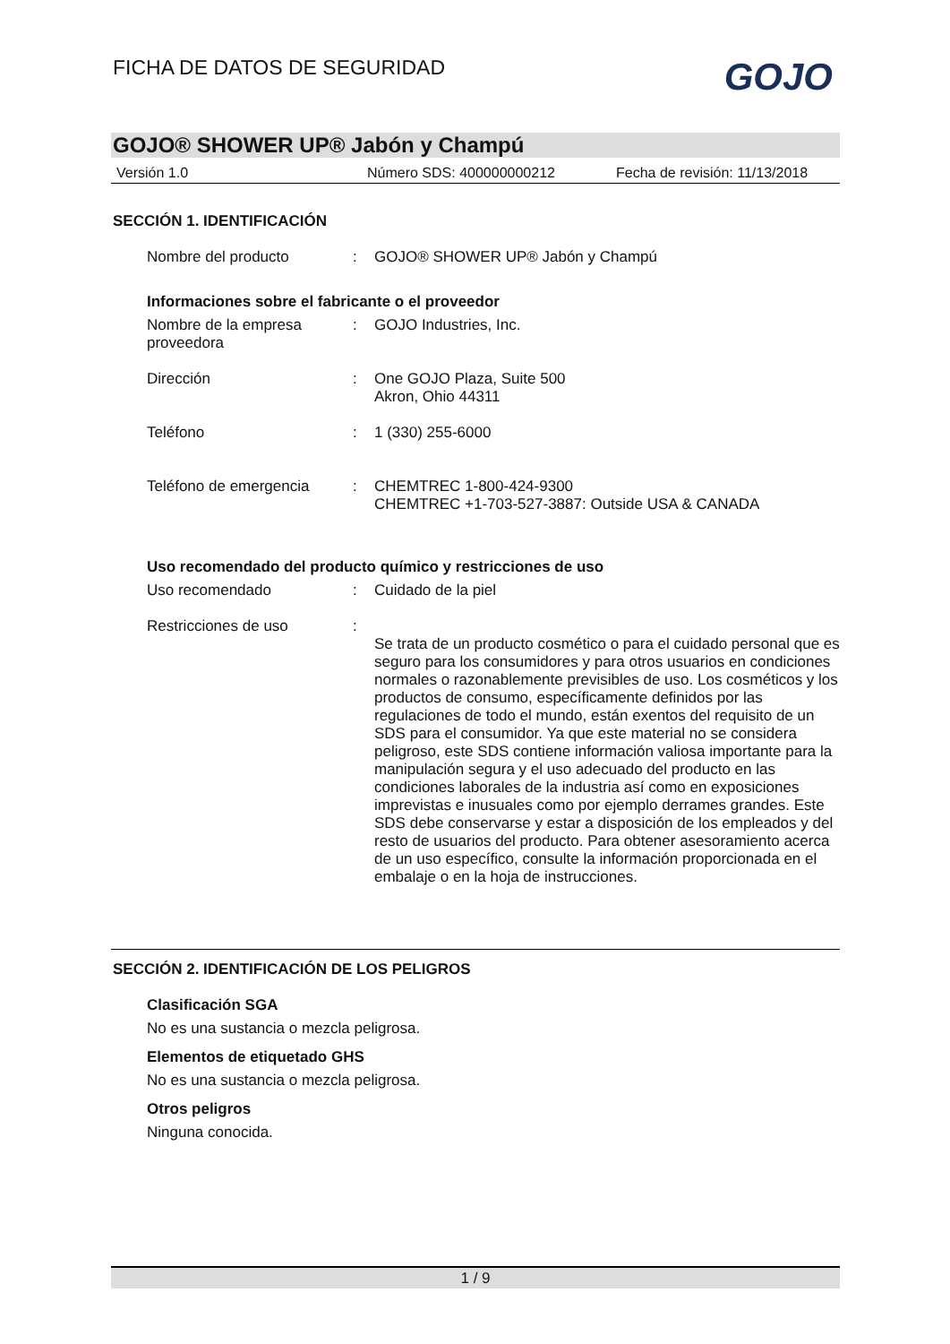FICHA DE DATOS DE SEGURIDAD GOJO
GOJO® SHOWER UP® Jabón y Champú
Versión 1.0 Número SDS: 400000000212 Fecha de revisión: 11/13/2018
SECCIÓN 1. IDENTIFICACIÓN
Nombre del producto : GOJO® SHOWER UP® Jabón y Champú
Informaciones sobre el fabricante o el proveedor
Nombre de la empresa proveedora
: GOJO Industries, Inc.
Dirección : One GOJO Plaza, Suite 500
Akron, Ohio 44311
Teléfono : 1 (330) 255-6000
Teléfono de emergencia : CHEMTREC 1-800-424-9300
CHEMTREC +1-703-527-3887: Outside USA & CANADA
Uso recomendado del producto químico y restricciones de uso
Uso recomendado : Cuidado de la piel
Restricciones de uso :
Se trata de un producto cosmético o para el cuidado personal que es seguro para los consumidores y para otros usuarios en condiciones normales o razonablemente previsibles de uso. Los cosméticos y los productos de consumo, específicamente definidos por las regulaciones de todo el mundo, están exentos del requisito de un SDS para el consumidor. Ya que este material no se considera peligroso, este SDS contiene información valiosa importante para la manipulación segura y el uso adecuado del producto en las condiciones laborales de la industria así como en exposiciones imprevistas e inusuales como por ejemplo derrames grandes. Este SDS debe conservarse y estar a disposición de los empleados y del resto de usuarios del producto. Para obtener asesoramiento acerca de un uso específico, consulte la información proporcionada en el embalaje o en la hoja de instrucciones.
SECCIÓN 2. IDENTIFICACIÓN DE LOS PELIGROS
Clasificación SGA
No es una sustancia o mezcla peligrosa.
Elementos de etiquetado GHS
No es una sustancia o mezcla peligrosa.
Otros peligros
Ninguna conocida.
1 / 9